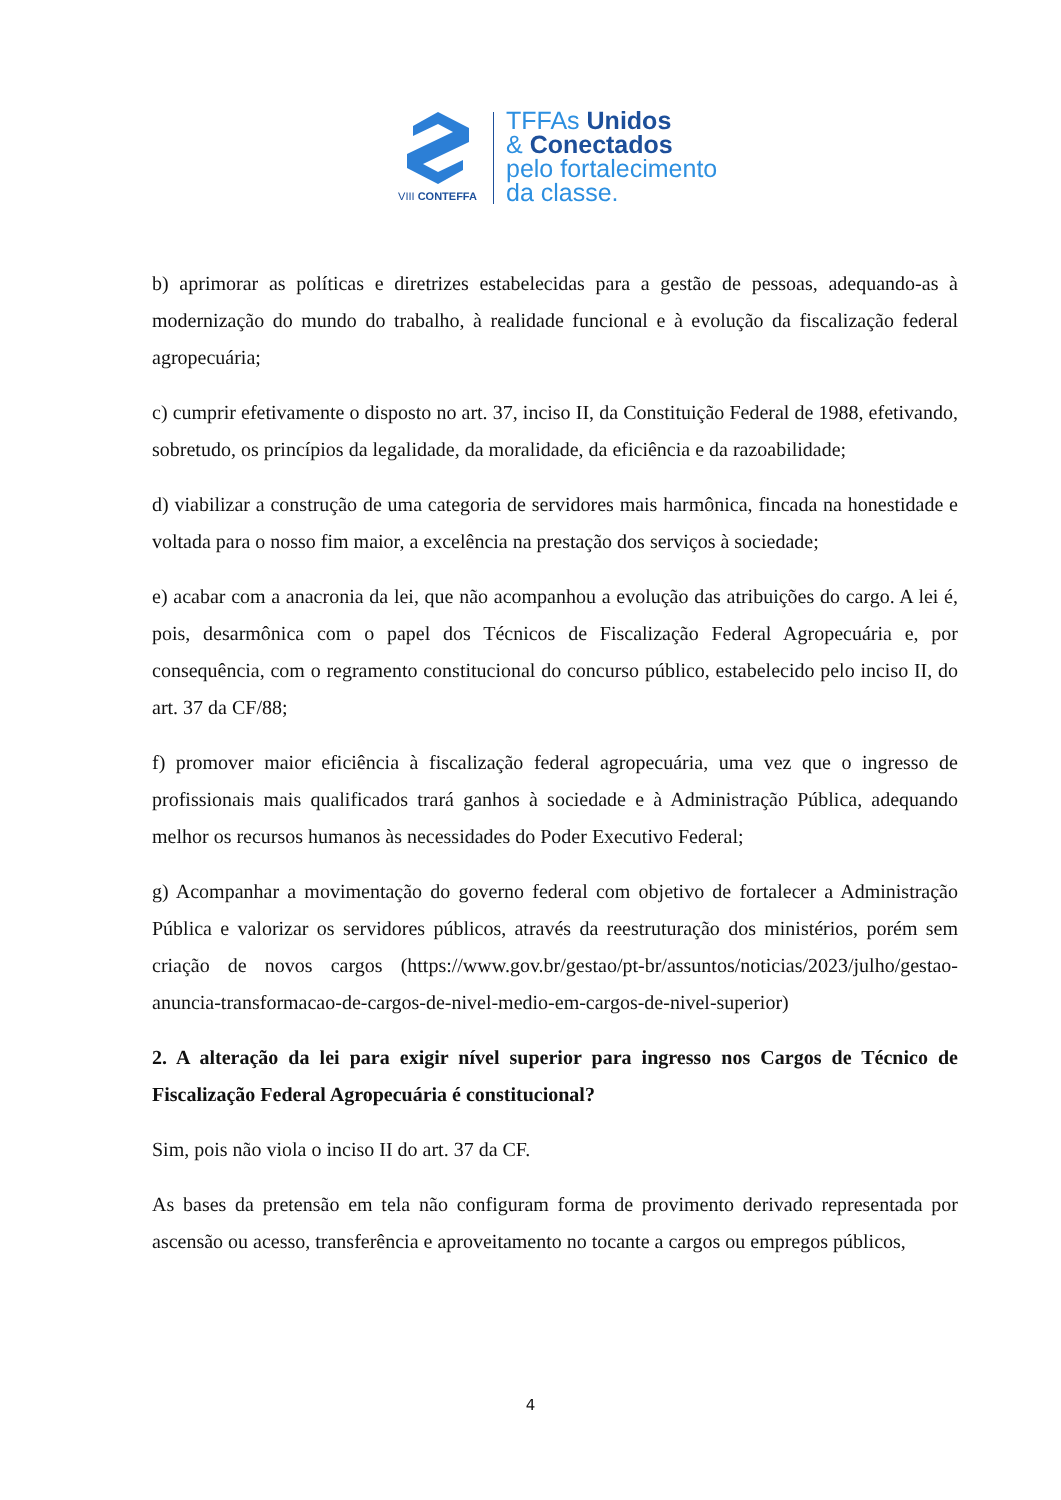VIII CONTEFFA
TFFAs Unidos
& Conectados
pelo fortalecimento
da classe.
b) aprimorar as políticas e diretrizes estabelecidas para a gestão de pessoas, adequando-as à modernização do mundo do trabalho, à realidade funcional e à evolução da fiscalização federal agropecuária;
c) cumprir efetivamente o disposto no art. 37, inciso II, da Constituição Federal de 1988, efetivando, sobretudo, os princípios da legalidade, da moralidade, da eficiência e da razoabilidade;
d) viabilizar a construção de uma categoria de servidores mais harmônica, fincada na honestidade e voltada para o nosso fim maior, a excelência na prestação dos serviços à sociedade;
e) acabar com a anacronia da lei, que não acompanhou a evolução das atribuições do cargo. A lei é, pois, desarmônica com o papel dos Técnicos de Fiscalização Federal Agropecuária e, por consequência, com o regramento constitucional do concurso público, estabelecido pelo inciso II, do art. 37 da CF/88;
f) promover maior eficiência à fiscalização federal agropecuária, uma vez que o ingresso de profissionais mais qualificados trará ganhos à sociedade e à Administração Pública, adequando melhor os recursos humanos às necessidades do Poder Executivo Federal;
g) Acompanhar a movimentação do governo federal com objetivo de fortalecer a Administração Pública e valorizar os servidores públicos, através da reestruturação dos ministérios, porém sem criação de novos cargos (https://www.gov.br/gestao/pt-br/assuntos/noticias/2023/julho/gestao-anuncia-transformacao-de-cargos-de-nivel-medio-em-cargos-de-nivel-superior)
2. A alteração da lei para exigir nível superior para ingresso nos Cargos de Técnico de Fiscalização Federal Agropecuária é constitucional?
Sim, pois não viola o inciso II do art. 37 da CF.
As bases da pretensão em tela não configuram forma de provimento derivado representada por ascensão ou acesso, transferência e aproveitamento no tocante a cargos ou empregos públicos,
4